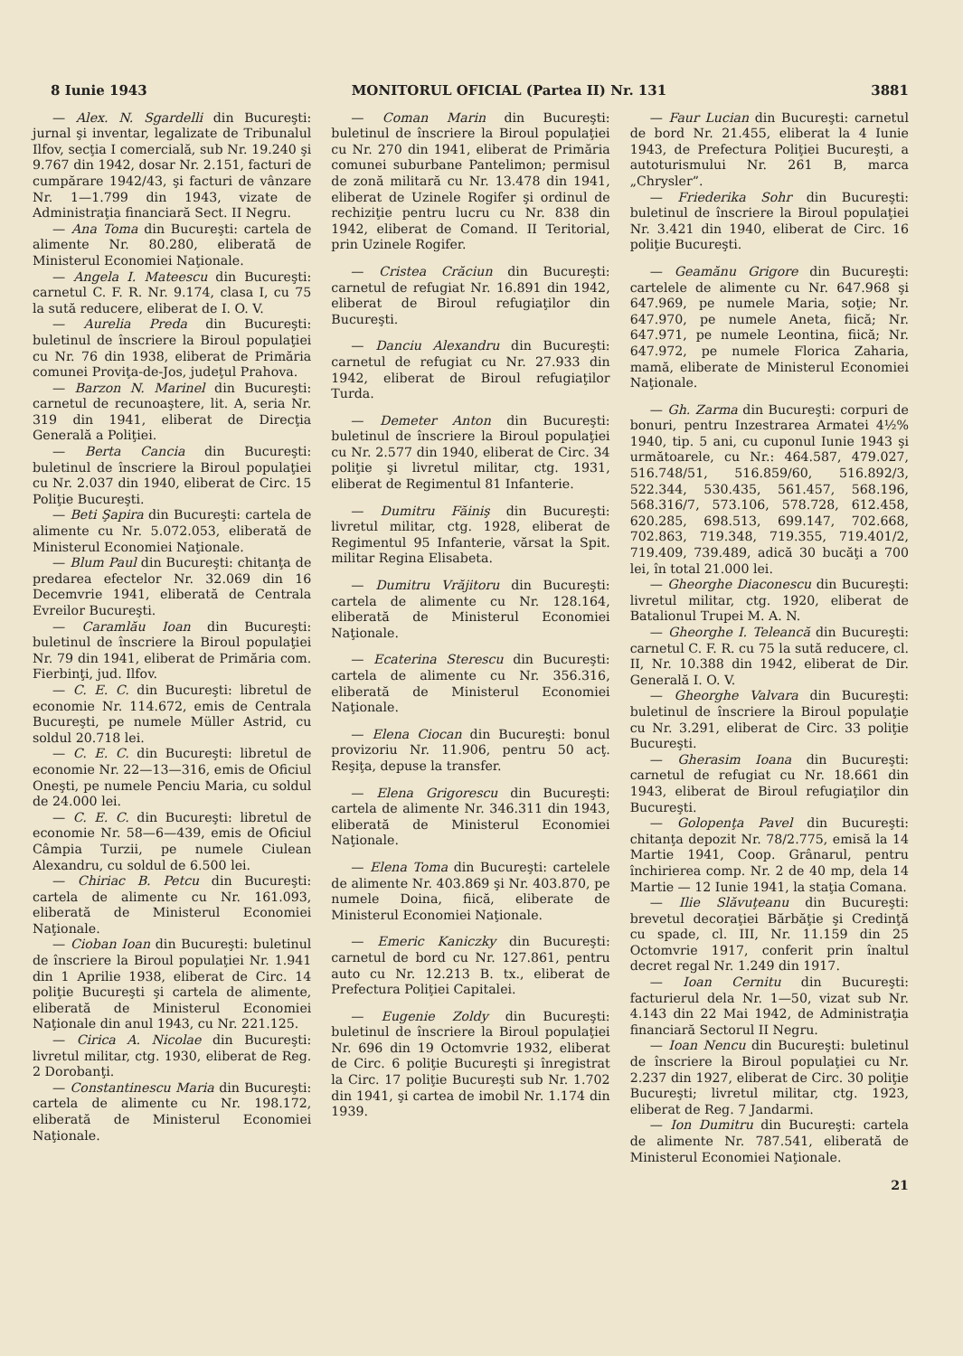8 Iunie 1943 MONITORUL OFICIAL (Partea II) Nr. 131 3881
— Alex. N. Sgardelli din Bucureşti: jurnal şi inventar, legalizate de Tribunalul Ilfov, secţia I comercială, sub Nr. 19.240 şi 9.767 din 1942, dosar Nr. 2.151, facturi de cumpărare 1942/43, şi facturi de vânzare Nr. 1—1.799 din 1943, vizate de Administraţia financiară Sect. II Negru.
— Ana Toma din Bucureşti: cartela de alimente Nr. 80.280, eliberată de Ministerul Economiei Naţionale.
— Angela I. Mateescu din Bucureşti: carnetul C. F. R. Nr. 9.174, clasa I, cu 75 la sută reducere, eliberat de I. O. V.
— Aurelia Preda din Bucureşti: buletinul de înscriere la Biroul populaţiei cu Nr. 76 din 1938, eliberat de Primăria comunei Proviţa-de-Jos, judeţul Prahova.
— Barzon N. Marinel din Bucureşti: carnetul de recunoaştere, lit. A, seria Nr. 319 din 1941, eliberat de Direcţia Generală a Poliţiei.
— Berta Cancia din Bucureşti: buletinul de înscriere la Biroul populaţiei cu Nr. 2.037 din 1940, eliberat de Circ. 15 Poliţie Bucureşti.
— Beti Şapira din Bucureşti: cartela de alimente cu Nr. 5.072.053, eliberată de Ministerul Economiei Naţionale.
— Blum Paul din Bucureşti: chitanţa de predarea efectelor Nr. 32.069 din 16 Decemvrie 1941, eliberată de Centrala Evreilor Bucureşti.
— Caramlău Ioan din Bucureşti: buletinul de înscriere la Biroul populaţiei Nr. 79 din 1941, eliberat de Primăria com. Fierbinţi, jud. Ilfov.
— C. E. C. din Bucureşti: libretul de economie Nr. 114.672, emis de Centrala Bucureşti, pe numele Müller Astrid, cu soldul 20.718 lei.
— C. E. C. din Bucureşti: libretul de economie Nr. 22—13—316, emis de Oficiul Oneşti, pe numele Penciu Maria, cu soldul de 24.000 lei.
— C. E. C. din Bucureşti: libretul de economie Nr. 58—6—439, emis de Oficiul Câmpia Turzii, pe numele Ciulean Alexandru, cu soldul de 6.500 lei.
— Chiriac B. Petcu din Bucureşti: cartela de alimente cu Nr. 161.093, eliberată de Ministerul Economiei Naţionale.
— Cioban Ioan din Bucureşti: buletinul de înscriere la Biroul populaţiei Nr. 1.941 din 1 Aprilie 1938, eliberat de Circ. 14 poliţie Bucureşti şi cartela de alimente, eliberată de Ministerul Economiei Naţionale din anul 1943, cu Nr. 221.125.
— Cirica A. Nicolae din Bucureşti: livretul militar, ctg. 1930, eliberat de Reg. 2 Dorobanţi.
— Constantinescu Maria din Bucureşti: cartela de alimente cu Nr. 198.172, eliberată de Ministerul Economiei Naţionale.
— Coman Marin din Bucureşti: buletinul de înscriere la Biroul populaţiei cu Nr. 270 din 1941, eliberat de Primăria comunei suburbane Pantelimon; permisul de zonă militară cu Nr. 13.478 din 1941, eliberat de Uzinele Rogifer şi ordinul de rechiziţie pentru lucru cu Nr. 838 din 1942, eliberat de Comand. II Teritorial, prin Uzinele Rogifer.
— Cristea Crăciun din Bucureşti: carnetul de refugiat Nr. 16.891 din 1942, eliberat de Biroul refugiaţilor din Bucureşti.
— Danciu Alexandru din Bucureşti: carnetul de refugiat cu Nr. 27.933 din 1942, eliberat de Biroul refugiaţilor Turda.
— Demeter Anton din Bucureşti: buletinul de înscriere la Biroul populaţiei cu Nr. 2.577 din 1940, eliberat de Circ. 34 poliţie şi livretul militar, ctg. 1931, eliberat de Regimentul 81 Infanterie.
— Dumitru Făiniş din Bucureşti: livretul militar, ctg. 1928, eliberat de Regimentul 95 Infanterie, vărsat la Spit. militar Regina Elisabeta.
— Dumitru Vrăjitoru din Bucureşti: cartela de alimente cu Nr. 128.164, eliberată de Ministerul Economiei Naţionale.
— Ecaterina Sterescu din Bucureşti: cartela de alimente cu Nr. 356.316, eliberată de Ministerul Economiei Naţionale.
— Elena Ciocan din Bucureşti: bonul provizoriu Nr. 11.906, pentru 50 acţ. Reşiţa, depuse la transfer.
— Elena Grigorescu din Bucureşti: cartela de alimente Nr. 346.311 din 1943, eliberată de Ministerul Economiei Naţionale.
— Elena Toma din Bucureşti: cartelele de alimente Nr. 403.869 şi Nr. 403.870, pe numele Doina, fiică, eliberate de Ministerul Economiei Naţionale.
— Emeric Kaniczky din Bucureşti: carnetul de bord cu Nr. 127.861, pentru auto cu Nr. 12.213 B. tx., eliberat de Prefectura Poliţiei Capitalei.
— Eugenie Zoldy din Bucureşti: buletinul de înscriere la Biroul populaţiei Nr. 696 din 19 Octomvrie 1932, eliberat de Circ. 6 poliţie Bucureşti şi înregistrat la Circ. 17 poliţie Bucureşti sub Nr. 1.702 din 1941, şi cartea de imobil Nr. 1.174 din 1939.
— Faur Lucian din Bucureşti: carnetul de bord Nr. 21.455, eliberat la 4 Iunie 1943, de Prefectura Poliţiei Bucureşti, a autoturismului Nr. 261 B, marca „Chrysler”.
— Friederika Sohr din Bucureşti: buletinul de înscriere la Biroul populaţiei Nr. 3.421 din 1940, eliberat de Circ. 16 poliţie Bucureşti.
— Geamănu Grigore din Bucureşti: cartelele de alimente cu Nr. 647.968 şi 647.969, pe numele Maria, soţie; Nr. 647.970, pe numele Aneta, fiică; Nr. 647.971, pe numele Leontina, fiică; Nr. 647.972, pe numele Florica Zaharia, mamă, eliberate de Ministerul Economiei Naţionale.
— Gh. Zarma din Bucureşti: corpuri de bonuri, pentru Inzestrarea Armatei 4½% 1940, tip. 5 ani, cu cuponul Iunie 1943 şi următoarele, cu Nr.: 464.587, 479.027, 516.748/51, 516.859/60, 516.892/3, 522.344, 530.435, 561.457, 568.196, 568.316/7, 573.106, 578.728, 612.458, 620.285, 698.513, 699.147, 702.668, 702.863, 719.348, 719.355, 719.401/2, 719.409, 739.489, adică 30 bucăţi a 700 lei, în total 21.000 lei.
— Gheorghe Diaconescu din Bucureşti: livretul militar, ctg. 1920, eliberat de Batalionul Trupei M. A. N.
— Gheorghe I. Teleancă din Bucureşti: carnetul C. F. R. cu 75 la sută reducere, cl. II, Nr. 10.388 din 1942, eliberat de Dir. Generală I. O. V.
— Gheorghe Valvara din Bucureşti: buletinul de înscriere la Biroul populaţie cu Nr. 3.291, eliberat de Circ. 33 poliţie Bucureşti.
— Gherasim Ioana din Bucureşti: carnetul de refugiat cu Nr. 18.661 din 1943, eliberat de Biroul refugiaţilor din Bucureşti.
— Golopenţa Pavel din Bucureşti: chitanţa depozit Nr. 78/2.775, emisă la 14 Martie 1941, Coop. Grânarul, pentru închirierea comp. Nr. 2 de 40 mp, dela 14 Martie — 12 Iunie 1941, la staţia Comana.
— Ilie Slăvuţeanu din Bucureşti: brevetul decoraţiei Bărbăţie şi Credinţă cu spade, cl. III, Nr. 11.159 din 25 Octomvrie 1917, conferit prin înaltul decret regal Nr. 1.249 din 1917.
— Ioan Cernitu din Bucureşti: facturierul dela Nr. 1—50, vizat sub Nr. 4.143 din 22 Mai 1942, de Administraţia financiară Sectorul II Negru.
— Ioan Nencu din Bucureşti: buletinul de înscriere la Biroul populaţiei cu Nr. 2.237 din 1927, eliberat de Circ. 30 poliţie Bucureşti; livretul militar, ctg. 1923, eliberat de Reg. 7 Jandarmi.
— Ion Dumitru din Bucureşti: cartela de alimente Nr. 787.541, eliberată de Ministerul Economiei Naţionale.
21